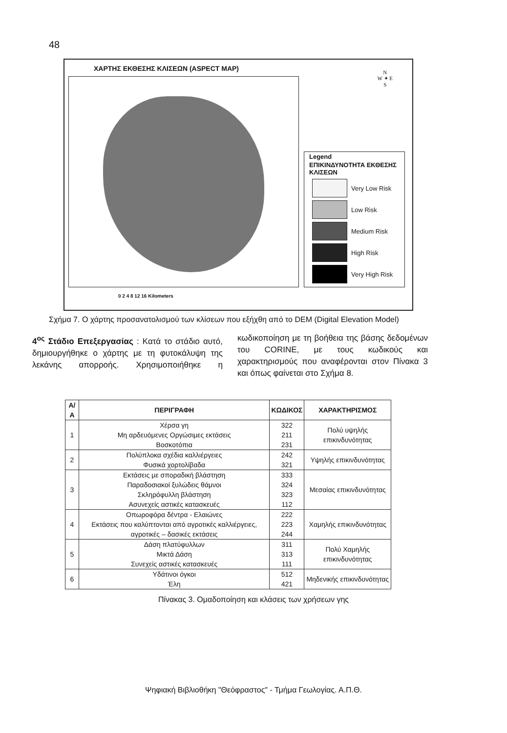48
ΧΑΡΤΗΣ ΕΚΘΕΣΗΣ ΚΛΙΣΕΩΝ (ASPECT MAP)
N
W ✦ E
S
Legend
ΕΠΙΚΙΝΔΥΝΟΤΗΤΑ ΕΚΘΕΣΗΣ ΚΛΙΣΕΩΝ
Very Low Risk
Low Risk
Medium Risk
High Risk
Very High Risk
0 2 4 8 12 16 Kilometers
Σχήμα 7. Ο χάρτης προσανατολισμού των κλίσεων που εξήχθη από το DEM (Digital Elevation Model)
4<sup>ος</sup> Στάδιο Επεξεργασίας : Κατά το στάδιο αυτό, δημιουργήθηκε ο χάρτης με τη φυτοκάλυψη της λεκάνης απορροής. Χρησιμοποιήθηκε η κωδικοποίηση με τη βοήθεια της βάσης δεδομένων του CORINE, με τους κωδικούς και χαρακτηρισμούς που αναφέρονται στον Πίνακα 3 και όπως φαίνεται στο Σχήμα 8.
| Α/Α | ΠΕΡΙΓΡΑΦΗ | ΚΩΔΙΚΟΣ | ΧΑΡΑΚΤΗΡΙΣΜΟΣ |
| --- | --- | --- | --- |
| 1 | Χέρσα γη Μη αρδευόμενες Οργώσιμες εκτάσεις Βοσκοτόπια | 322 211 231 | Πολύ υψηλής επικινδυνότητας |
| 2 | Πολύπλοκα σχέδια καλλιέργειες Φυσικά χορτολίβαδα | 242 321 | Υψηλής επικινδυνότητας |
| 3 | Εκτάσεις με σποραδική βλάστηση Παραδοσιακοί ξυλώδεις θάμνοι Σκληρόφυλλη βλάστηση Ασυνεχείς αστικές κατασκευές | 333 324 323 112 | Μεσαίας επικινδυνότητας |
| 4 | Οπωροφόρα δέντρα - Ελαιώνες Εκτάσεις που καλύπτονται από αγροτικές καλλιέργειες, αγροτικές – δασικές εκτάσεις | 222 223 244 | Χαμηλής επικινδυνότητας |
| 5 | Δάση πλατύφυλλων Μικτά Δάση Συνεχείς αστικές κατασκευές | 311 313 111 | Πολύ Χαμηλής επικινδυνότητας |
| 6 | Υδάτινοι όγκοι Έλη | 512 421 | Μηδενικής επικινδυνότητας |
Πίνακας 3. Ομαδοποίηση και κλάσεις των χρήσεων γης
Ψηφιακή Βιβλιοθήκη "Θεόφραστος" - Τμήμα Γεωλογίας. Α.Π.Θ.